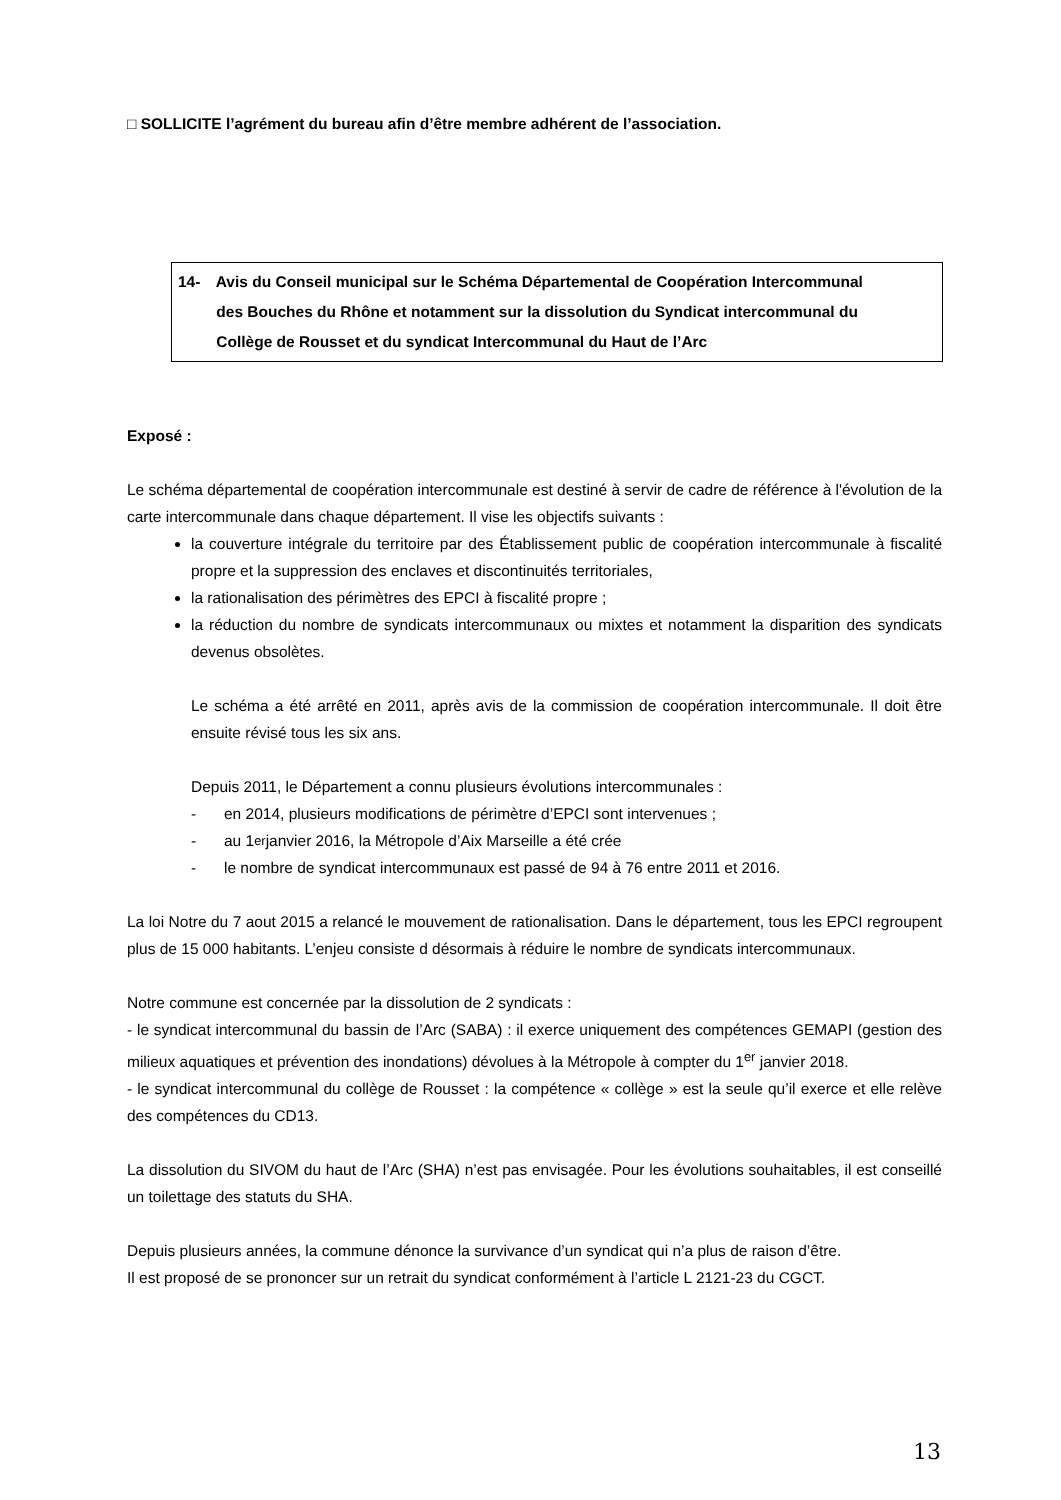□ SOLLICITE l’agrément du bureau afin d’être membre adhérent de l’association.
14- Avis du Conseil municipal sur le Schéma Départemental de Coopération Intercommunal
des Bouches du Rhône et notamment sur la dissolution du Syndicat intercommunal du
Collège de Rousset et du syndicat Intercommunal du Haut de l’Arc
Exposé :
Le schéma départemental de coopération intercommunale est destiné à servir de cadre de référence à l'évolution de la carte intercommunale dans chaque département. Il vise les objectifs suivants :
la couverture intégrale du territoire par des Établissement public de coopération intercommunale à fiscalité propre et la suppression des enclaves et discontinuités territoriales,
la rationalisation des périmètres des EPCI à fiscalité propre ;
la réduction du nombre de syndicats intercommunaux ou mixtes et notamment la disparition des syndicats devenus obsolètes.
Le schéma a été arrêté en 2011, après avis de la commission de coopération intercommunale. Il doit être ensuite révisé tous les six ans.
Depuis 2011, le Département a connu plusieurs évolutions intercommunales :
- en 2014, plusieurs modifications de périmètre d’EPCI sont intervenues ;
- au 1<sup>er</sup> janvier 2016, la Métropole d’Aix Marseille a été crée
- le nombre de syndicat intercommunaux est passé de 94 à 76 entre 2011 et 2016.
La loi Notre du 7 aout 2015 a relancé le mouvement de rationalisation. Dans le département, tous les EPCI regroupent plus de 15 000 habitants. L’enjeu consiste d désormais à réduire le nombre de syndicats intercommunaux.
Notre commune est concernée par la dissolution de 2 syndicats :
- le syndicat intercommunal du bassin de l’Arc (SABA) : il exerce uniquement des compétences GEMAPI (gestion des milieux aquatiques et prévention des inondations) dévolues à la Métropole à compter du 1<sup>er</sup> janvier 2018.
- le syndicat intercommunal du collège de Rousset : la compétence « collège » est la seule qu’il exerce et elle relève des compétences du CD13.
La dissolution du SIVOM du haut de l’Arc (SHA) n’est pas envisagée. Pour les évolutions souhaitables, il est conseillé un toilettage des statuts du SHA.
Depuis plusieurs années, la commune dénonce la survivance d’un syndicat qui n’a plus de raison d’être.
Il est proposé de se prononcer sur un retrait du syndicat conformément à l’article L 2121-23 du CGCT.
13